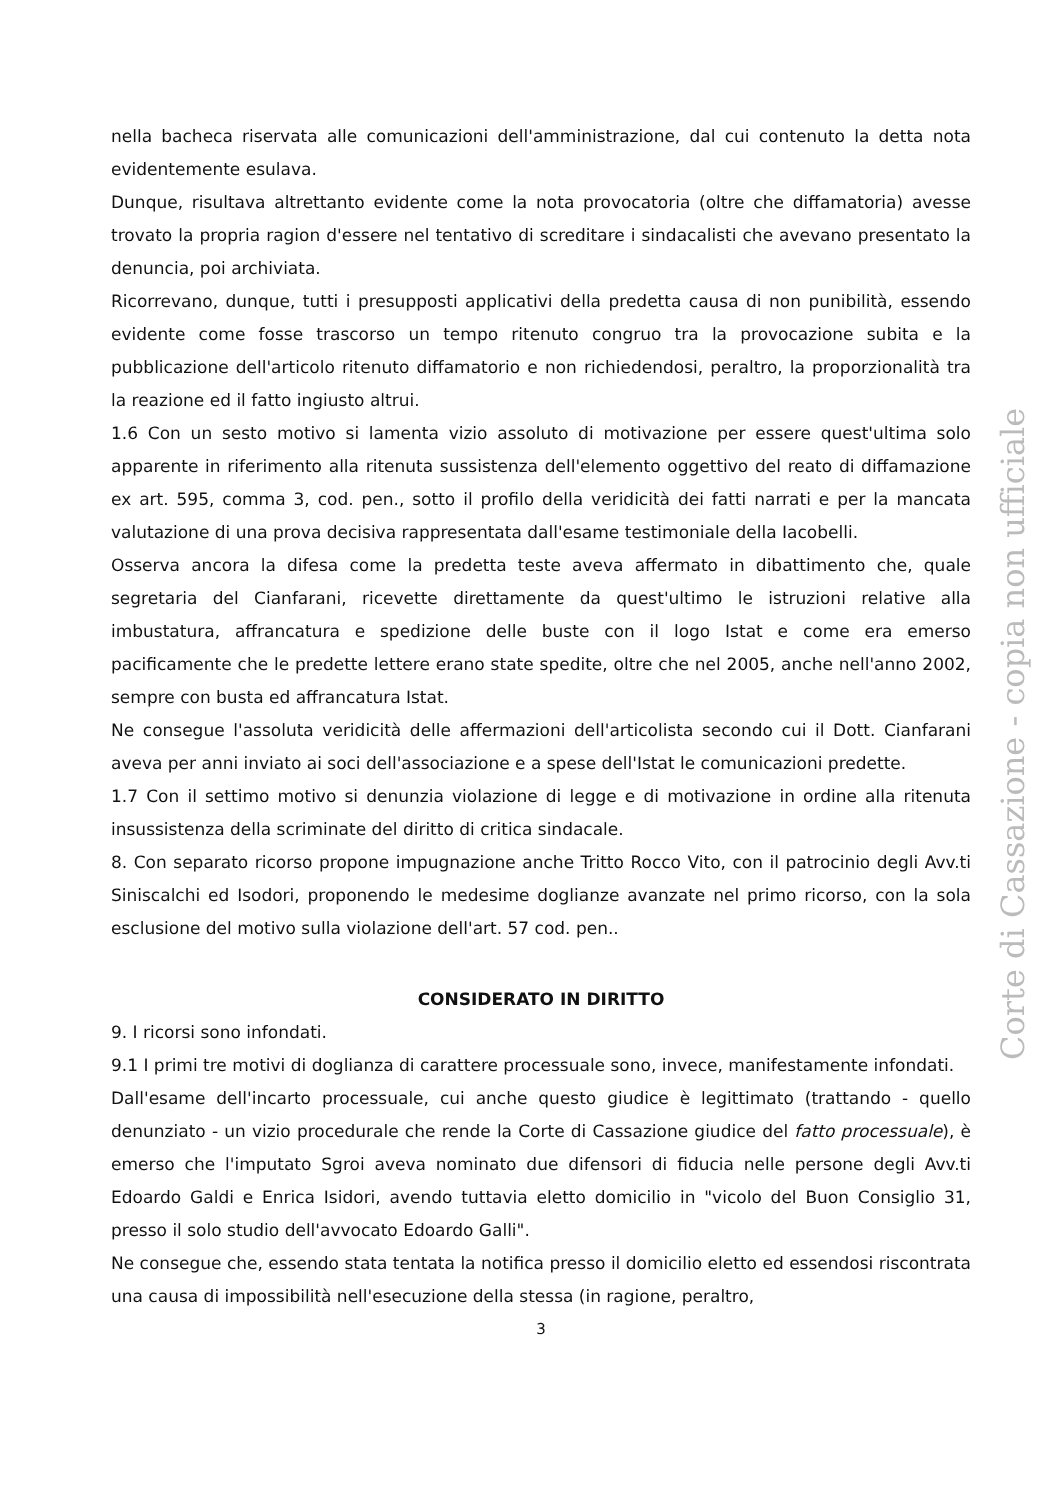nella bacheca riservata alle comunicazioni dell'amministrazione, dal cui contenuto la detta nota evidentemente esulava.
Dunque, risultava altrettanto evidente come la nota provocatoria (oltre che diffamatoria) avesse trovato la propria ragion d'essere nel tentativo di screditare i sindacalisti che avevano presentato la denuncia, poi archiviata.
Ricorrevano, dunque, tutti i presupposti applicativi della predetta causa di non punibilità, essendo evidente come fosse trascorso un tempo ritenuto congruo tra la provocazione subita e la pubblicazione dell'articolo ritenuto diffamatorio e non richiedendosi, peraltro, la proporzionalità tra la reazione ed il fatto ingiusto altrui.
1.6 Con un sesto motivo si lamenta vizio assoluto di motivazione per essere quest'ultima solo apparente in riferimento alla ritenuta sussistenza dell'elemento oggettivo del reato di diffamazione ex art. 595, comma 3, cod. pen., sotto il profilo della veridicità dei fatti narrati e per la mancata valutazione di una prova decisiva rappresentata dall'esame testimoniale della Iacobelli.
Osserva ancora la difesa come la predetta teste aveva affermato in dibattimento che, quale segretaria del Cianfarani, ricevette direttamente da quest'ultimo le istruzioni relative alla imbustatura, affrancatura e spedizione delle buste con il logo Istat e come era emerso pacificamente che le predette lettere erano state spedite, oltre che nel 2005, anche nell'anno 2002, sempre con busta ed affrancatura Istat.
Ne consegue l'assoluta veridicità delle affermazioni dell'articolista secondo cui il Dott. Cianfarani aveva per anni inviato ai soci dell'associazione e a spese dell'Istat le comunicazioni predette.
1.7 Con il settimo motivo si denunzia violazione di legge e di motivazione in ordine alla ritenuta insussistenza della scriminate del diritto di critica sindacale.
8. Con separato ricorso propone impugnazione anche Tritto Rocco Vito, con il patrocinio degli Avv.ti Siniscalchi ed Isodori, proponendo le medesime doglianze avanzate nel primo ricorso, con la sola esclusione del motivo sulla violazione dell'art. 57 cod. pen..
CONSIDERATO IN DIRITTO
9. I ricorsi sono infondati.
9.1 I primi tre motivi di doglianza di carattere processuale sono, invece, manifestamente infondati.
Dall'esame dell'incarto processuale, cui anche questo giudice è legittimato (trattando - quello denunziato - un vizio procedurale che rende la Corte di Cassazione giudice del fatto processuale), è emerso che l'imputato Sgroi aveva nominato due difensori di fiducia nelle persone degli Avv.ti Edoardo Galdi e Enrica Isidori, avendo tuttavia eletto domicilio in "vicolo del Buon Consiglio 31, presso il solo studio dell'avvocato Edoardo Galli".
Ne consegue che, essendo stata tentata la notifica presso il domicilio eletto ed essendosi riscontrata una causa di impossibilità nell'esecuzione della stessa (in ragione, peraltro,
3
Corte di Cassazione - copia non ufficiale